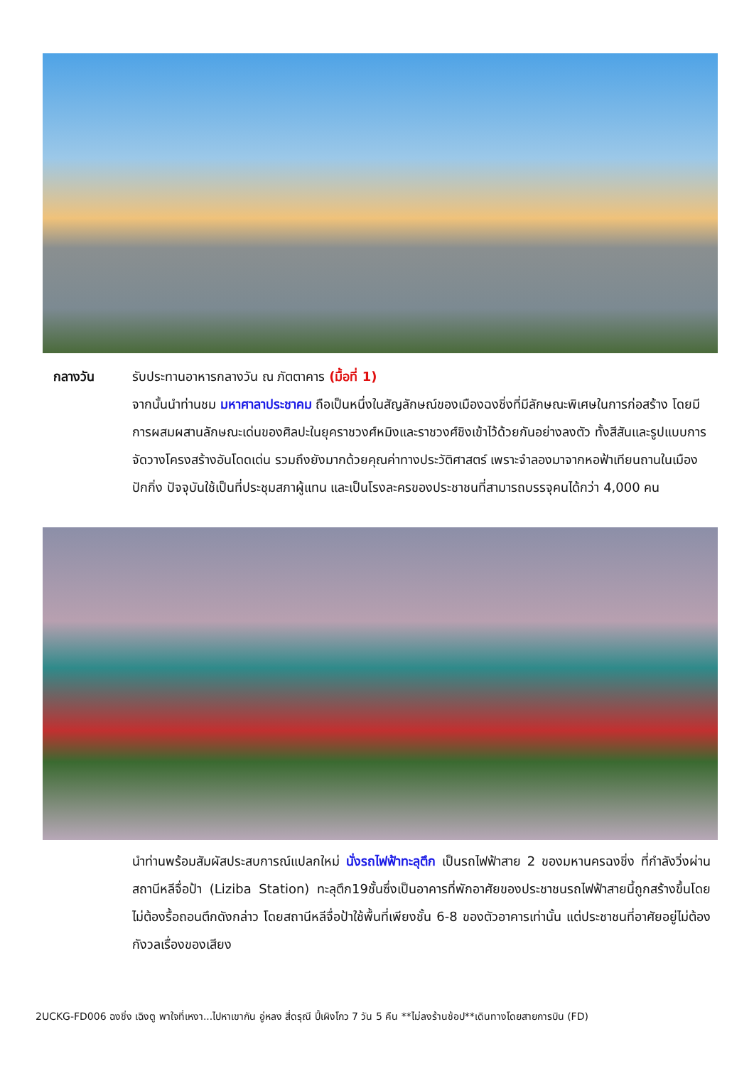กลางวัน รับประทานอาหารกลางวัน ณ ภัตตาคาร (มื้อที่ 1)
จากนั้นนำท่านชม มหาศาลาประชาคม ถือเป็นหนึ่งในสัญลักษณ์ของเมืองฉงชิ่งที่มีลักษณะพิเศษในการก่อสร้าง โดยมีการผสมผสานลักษณะเด่นของศิลปะในยุคราชวงศ์หมิงและราชวงศ์ชิงเข้าไว้ด้วยกันอย่างลงตัว ทั้งสีสันและรูปแบบการจัดวางโครงสร้างอันโดดเด่น รวมถึงยังมากด้วยคุณค่าทางประวัติศาสตร์ เพราะจำลองมาจากหอฟ้าเทียนถานในเมืองปักกิ่ง ปัจจุบันใช้เป็นที่ประชุมสภาผู้แทน และเป็นโรงละครของประชาชนที่สามารถบรรจุคนได้กว่า 4,000 คน
นำท่านพร้อมสัมผัสประสบการณ์แปลกใหม่ นั่งรถไฟฟ้าทะลุตึก เป็นรถไฟฟ้าสาย 2 ของมหานครฉงชิ่ง ที่กำลังวิ่งผ่านสถานีหลีจื่อป้า (Liziba Station) ทะลุตึก19ชั้นซึ่งเป็นอาคารที่พักอาศัยของประชาชนรถไฟฟ้าสายนี้ถูกสร้างขึ้นโดยไม่ต้องรื้อถอนตึกดังกล่าว โดยสถานีหลีจื่อป้าใช้พื้นที่เพียงชั้น 6-8 ของตัวอาคารเท่านั้น แต่ประชาชนที่อาศัยอยู่ไม่ต้องกังวลเรื่องของเสียง
2UCKG-FD006 ฉงชิ่ง เฉิงตู พาใจที่เหงา...ไปหาเขากัน อู่หลง สี่ดรุณี ปี้เผิงโกว 7 วัน 5 คืน **ไม่ลงร้านช้อป**เดินทางโดยสายการบิน (FD)